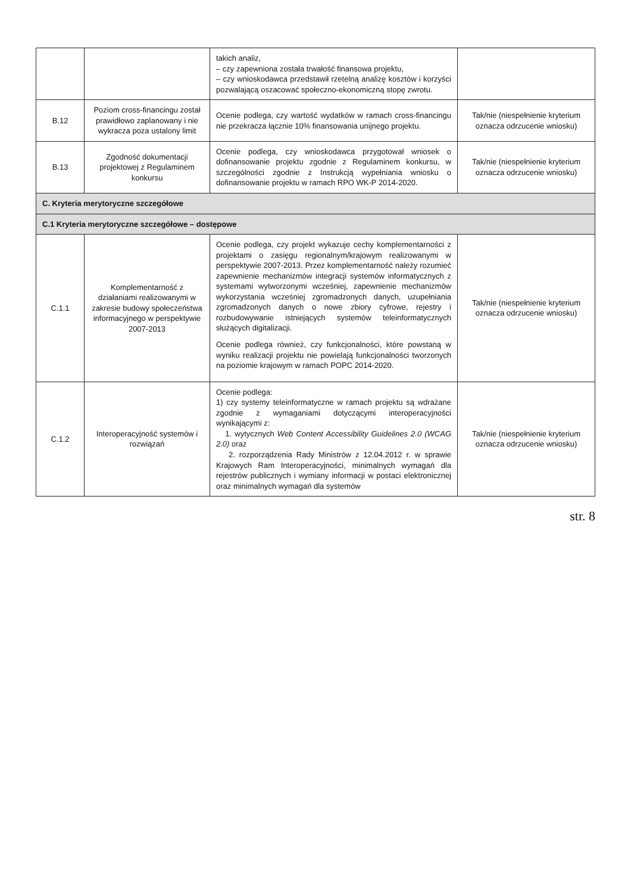| | | takich analiz, – czy zapewniona została trwałość finansowa projektu, – czy wnioskodawca przedstawił rzetelną analizę kosztów i korzyści pozwalającą oszacować społeczno-ekonomiczną stopę zwrotu. | |
| B.12 | Poziom cross-financingu został prawidłowo zaplanowany i nie wykracza poza ustalony limit | Ocenie podlega, czy wartość wydatków w ramach cross-financingu nie przekracza łącznie 10% finansowania unijnego projektu. | Tak/nie (niespełnienie kryterium oznacza odrzucenie wniosku) |
| B.13 | Zgodność dokumentacji projektowej z Regulaminem konkursu | Ocenie podlega, czy wnioskodawca przygotował wniosek o dofinansowanie projektu zgodnie z Regulaminem konkursu, w szczególności zgodnie z Instrukcją wypełniania wniosku o dofinansowanie projektu w ramach RPO WK-P 2014-2020. | Tak/nie (niespełnienie kryterium oznacza odrzucenie wniosku) |
| C. Kryteria merytoryczne szczegółowe | | | |
| C.1 Kryteria merytoryczne szczegółowe – dostępowe | | | |
| C.1.1 | Komplementarność z działaniami realizowanymi w zakresie budowy społeczeństwa informacyjnego w perspektywie 2007-2013 | Ocenie podlega, czy projekt wykazuje cechy komplementarności z projektami o zasięgu regionalnym/krajowym realizowanymi w perspektywie 2007-2013. Przez komplementarność należy rozumieć zapewnienie mechanizmów integracji systemów informatycznych z systemami wytworzonymi wcześniej, zapewnienie mechanizmów wykorzystania wcześniej zgromadzonych danych, uzupełniania zgromadzonych danych o nowe zbiory cyfrowe, rejestry i rozbudowywanie istniejących systemów teleinformatycznych służących digitalizacji. Ocenie podlega również, czy funkcjonalności, które powstaną w wyniku realizacji projektu nie powielają funkcjonalności tworzonych na poziomie krajowym w ramach POPC 2014-2020. | Tak/nie (niespełnienie kryterium oznacza odrzucenie wniosku) |
| C.1.2 | Interoperacyjność systemów i rozwiązań | Ocenie podlega: 1) czy systemy teleinformatyczne w ramach projektu są wdrażane zgodnie z wymaganiami dotyczącymi interoperacyjności wynikającymi z: 1. wytycznych Web Content Accessibility Guidelines 2.0 (WCAG 2.0) oraz 2. rozporządzenia Rady Ministrów z 12.04.2012 r. w sprawie Krajowych Ram Interoperacyjności, minimalnych wymagań dla rejestrów publicznych i wymiany informacji w postaci elektronicznej oraz minimalnych wymagań dla systemów | Tak/nie (niespełnienie kryterium oznacza odrzucenie wniosku) |
str. 8